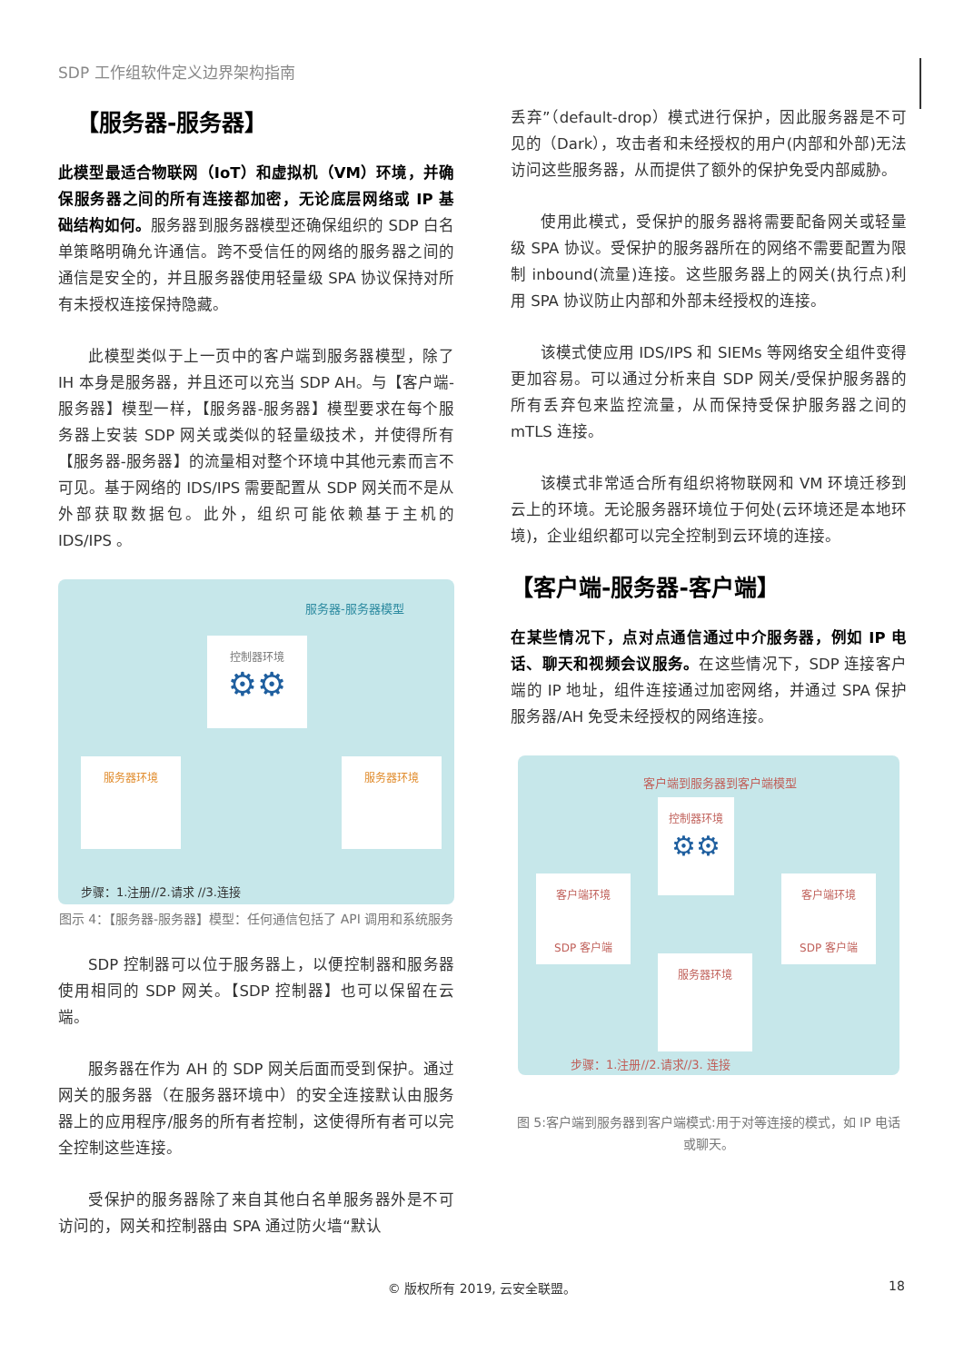SDP 工作组软件定义边界架构指南
【服务器-服务器】
此模型最适合物联网（IoT）和虚拟机（VM）环境，并确保服务器之间的所有连接都加密，无论底层网络或 IP 基础结构如何。服务器到服务器模型还确保组织的 SDP 白名单策略明确允许通信。跨不受信任的网络的服务器之间的通信是安全的，并且服务器使用轻量级 SPA 协议保持对所有未授权连接保持隐藏。
此模型类似于上一页中的客户端到服务器模型，除了 IH 本身是服务器，并且还可以充当 SDP AH。与【客户端-服务器】模型一样，【服务器-服务器】模型要求在每个服务器上安装 SDP 网关或类似的轻量级技术，并使得所有【服务器-服务器】的流量相对整个环境中其他元素而言不可见。基于网络的 IDS/IPS 需要配置从 SDP 网关而不是从外部获取数据包。此外，组织可能依赖基于主机的 IDS/IPS 。
服务器-服务器模型
控制器环境
⚙⚙
服务器环境 服务器环境
步骤：1.注册//2.请求 //3.连接
图示 4：【服务器-服务器】模型：任何通信包括了 API 调用和系统服务
SDP 控制器可以位于服务器上，以便控制器和服务器使用相同的 SDP 网关。【SDP 控制器】也可以保留在云端。
服务器在作为 AH 的 SDP 网关后面而受到保护。通过网关的服务器（在服务器环境中）的安全连接默认由服务器上的应用程序/服务的所有者控制，这使得所有者可以完全控制这些连接。
受保护的服务器除了来自其他白名单服务器外是不可访问的，网关和控制器由 SPA 通过防火墙“默认
丢弃”（default-drop）模式进行保护，因此服务器是不可见的（Dark），攻击者和未经授权的用户(内部和外部)无法访问这些服务器，从而提供了额外的保护免受内部威胁。
使用此模式，受保护的服务器将需要配备网关或轻量级 SPA 协议。受保护的服务器所在的网络不需要配置为限制 inbound(流量)连接。这些服务器上的网关(执行点)利用 SPA 协议防止内部和外部未经授权的连接。
该模式使应用 IDS/IPS 和 SIEMs 等网络安全组件变得更加容易。可以通过分析来自 SDP 网关/受保护服务器的所有丢弃包来监控流量，从而保持受保护服务器之间的 mTLS 连接。
该模式非常适合所有组织将物联网和 VM 环境迁移到云上的环境。无论服务器环境位于何处(云环境还是本地环境)，企业组织都可以完全控制到云环境的连接。
【客户端-服务器-客户端】
在某些情况下，点对点通信通过中介服务器，例如 IP 电话、聊天和视频会议服务。在这些情况下，SDP 连接客户端的 IP 地址，组件连接通过加密网络，并通过 SPA 保护服务器/AH 免受未经授权的网络连接。
客户端到服务器到客户端模型
控制器环境
⚙⚙
客户端环境
SDP 客户端
客户端环境
SDP 客户端
服务器环境
步骤：1.注册//2.请求//3. 连接
图 5:客户端到服务器到客户端模式:用于对等连接的模式，如 IP 电话或聊天。
© 版权所有 2019, 云安全联盟。 18